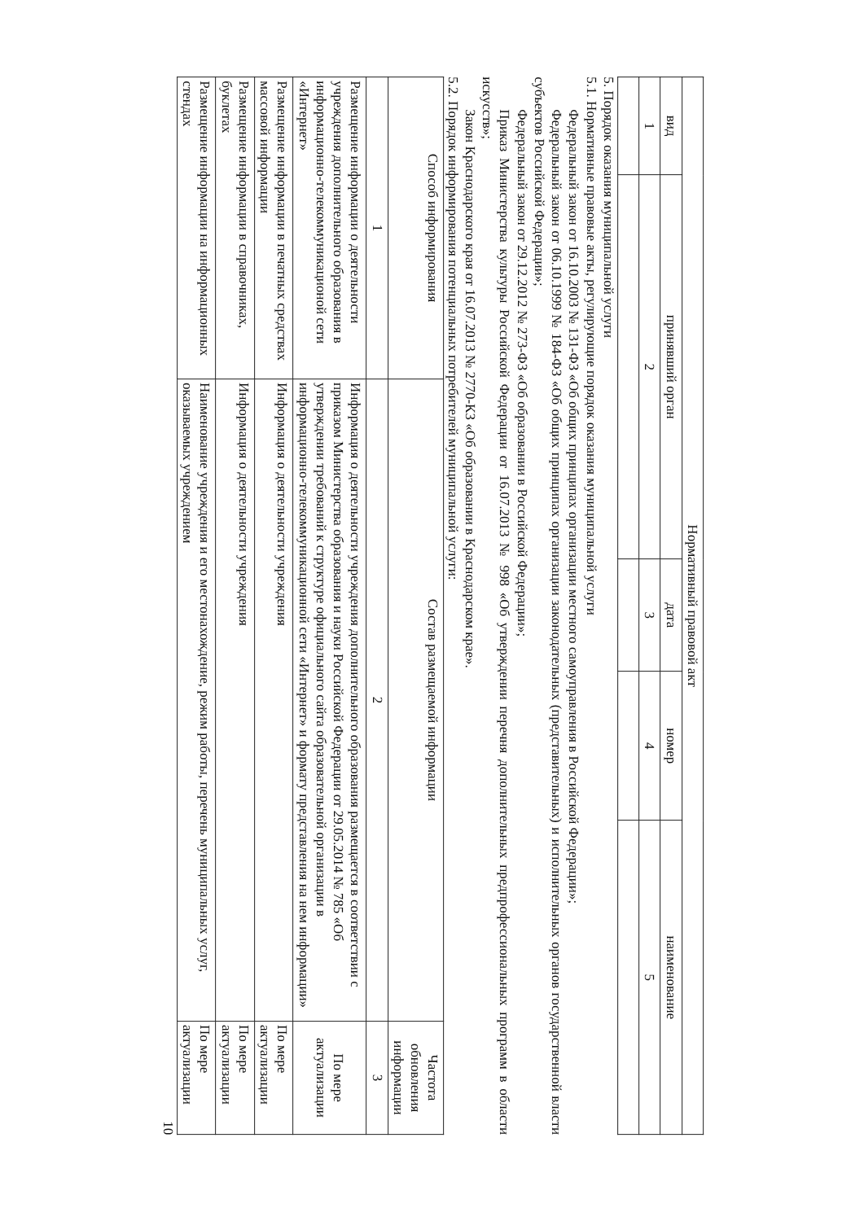| Нормативный правовой акт | | | | |
| --- | --- | --- | --- | --- |
| вид | принявший орган | дата | номер | наименование |
| 1 | 2 | 3 | 4 | 5 |
5. Порядок оказания муниципальной услуги
5.1. Нормативные правовые акты, регулирующие порядок оказания муниципальной услуги
Федеральный закон от 16.10.2003 № 131-ФЗ «Об общих принципах организации местного самоуправления в Российской Федерации»;
Федеральный закон от 06.10.1999 № 184-ФЗ «Об общих принципах организации законодательных (представительных) и исполнительных органов государственной власти субъектов Российской Федерации»;
Федеральный закон от 29.12.2012 № 273-ФЗ «Об образовании в Российской Федерации»;
Приказ Министерства культуры Российской Федерации от 16.07.2013 № 998 «Об утверждении перечня дополнительных предпрофессиональных программ в области искусств»;
Закон Краснодарского края от 16.07.2013 № 2770-КЗ «Об образовании в Краснодарском крае».
5.2. Порядок информирования потенциальных потребителей муниципальной услуги:
| Способ информирования | Состав размещаемой информации | Частота обновления информации |
| --- | --- | --- |
| 1 | 2 | 3 |
| Размещение информации о деятельности учреждения дополнительного образования в информационно-телекоммуникационой сети «Интернет» | Информация о деятельности учреждения дополнительного образования размещается в соответствии с приказом Министерства образования и науки Российской Федерации от 29.05.2014 № 785 «Об утверждении требований к структуре официального сайта образовательной организации в информационно-телекоммуникационной сети «Интернет» и формату представления на нем информации» | По мере актуализации |
| Размещение информации в печатных средствах массовой информации | Информация о деятельности учреждения | По мере актуализации |
| Размещение информации в справочниках, буклетах | Информация о деятельности учреждения | По мере актуализации |
| Размещение информации на информационных стендах | Наименование учреждения и его местонахождение, режим работы, перечень муниципальных услуг, оказываемых учреждением | По мере актуализации |
10